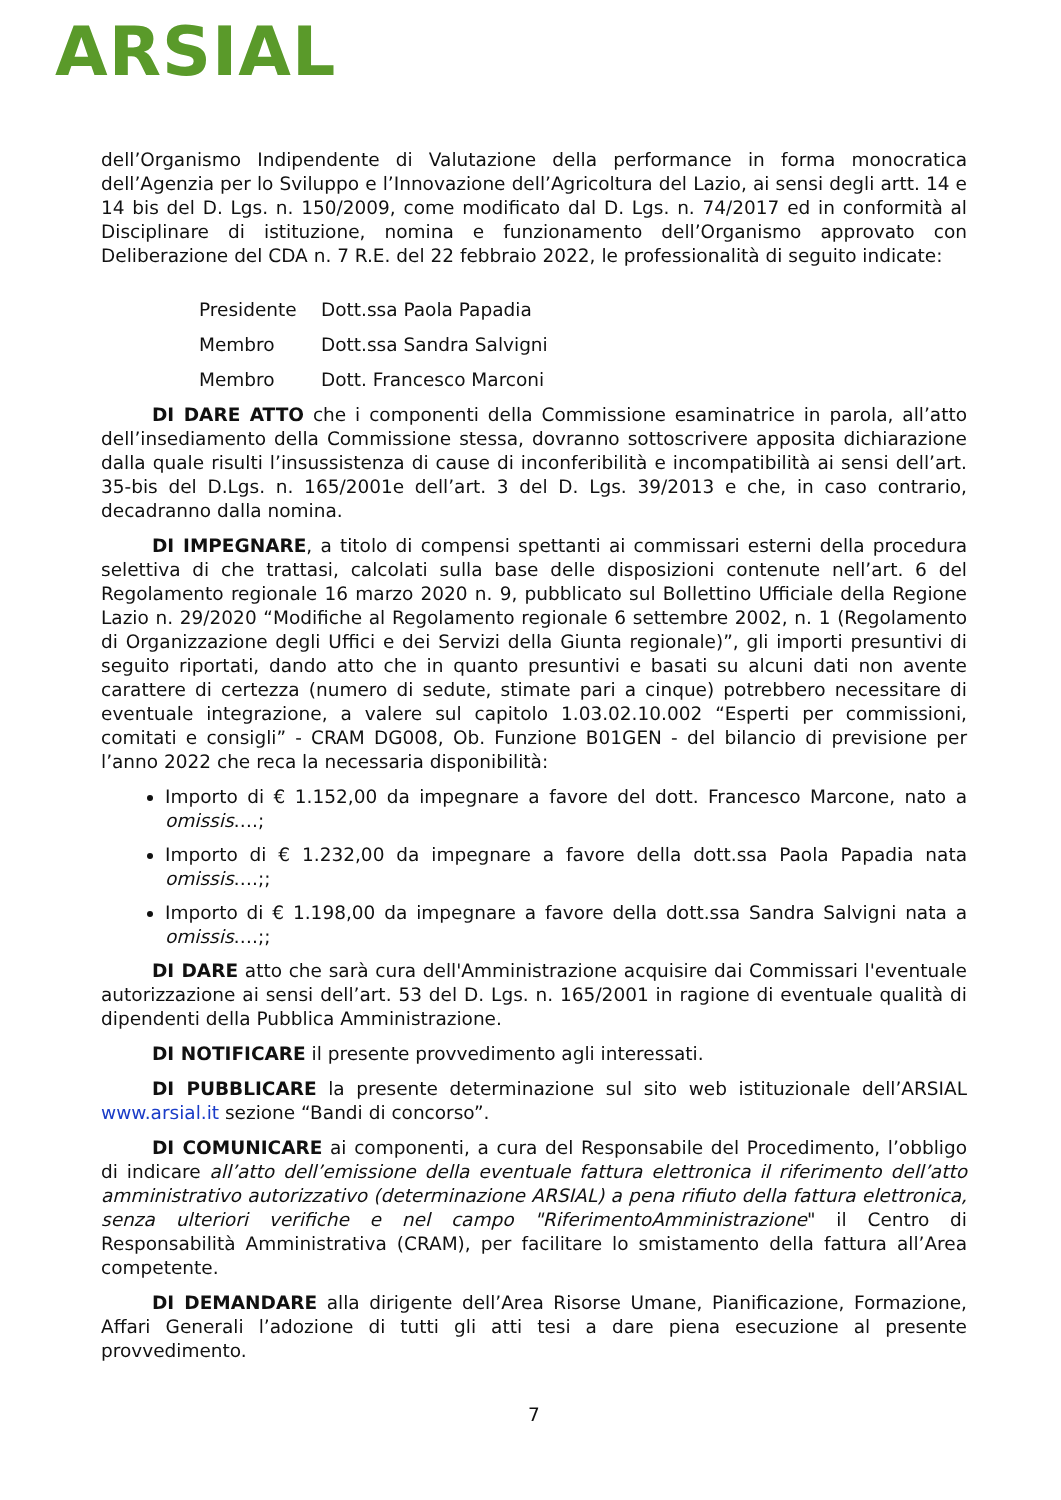ARSIAL
dell’Organismo Indipendente di Valutazione della performance in forma monocratica dell’Agenzia per lo Sviluppo e l’Innovazione dell’Agricoltura del Lazio, ai sensi degli artt. 14 e 14 bis del D. Lgs. n. 150/2009, come modificato dal D. Lgs. n. 74/2017 ed in conformità al Disciplinare di istituzione, nomina e funzionamento dell’Organismo approvato con Deliberazione del CDA n. 7 R.E. del 22 febbraio 2022, le professionalità di seguito indicate:
Presidente Dott.ssa Paola Papadia
Membro Dott.ssa Sandra Salvigni
Membro Dott. Francesco Marconi
DI DARE ATTO che i componenti della Commissione esaminatrice in parola, all’atto dell’insediamento della Commissione stessa, dovranno sottoscrivere apposita dichiarazione dalla quale risulti l’insussistenza di cause di inconferibilità e incompatibilità ai sensi dell’art. 35-bis del D.Lgs. n. 165/2001e dell’art. 3 del D. Lgs. 39/2013 e che, in caso contrario, decadranno dalla nomina.
DI IMPEGNARE, a titolo di compensi spettanti ai commissari esterni della procedura selettiva di che trattasi, calcolati sulla base delle disposizioni contenute nell’art. 6 del Regolamento regionale 16 marzo 2020 n. 9, pubblicato sul Bollettino Ufficiale della Regione Lazio n. 29/2020 “Modifiche al Regolamento regionale 6 settembre 2002, n. 1 (Regolamento di Organizzazione degli Uffici e dei Servizi della Giunta regionale)”, gli importi presuntivi di seguito riportati, dando atto che in quanto presuntivi e basati su alcuni dati non avente carattere di certezza (numero di sedute, stimate pari a cinque) potrebbero necessitare di eventuale integrazione, a valere sul capitolo 1.03.02.10.002 “Esperti per commissioni, comitati e consigli” - CRAM DG008, Ob. Funzione B01GEN - del bilancio di previsione per l’anno 2022 che reca la necessaria disponibilità:
Importo di € 1.152,00 da impegnare a favore del dott. Francesco Marcone, nato a omissis….;
Importo di € 1.232,00 da impegnare a favore della dott.ssa Paola Papadia nata omissis….;;
Importo di € 1.198,00 da impegnare a favore della dott.ssa Sandra Salvigni nata a omissis….;;
DI DARE atto che sarà cura dell'Amministrazione acquisire dai Commissari l'eventuale autorizzazione ai sensi dell’art. 53 del D. Lgs. n. 165/2001 in ragione di eventuale qualità di dipendenti della Pubblica Amministrazione.
DI NOTIFICARE il presente provvedimento agli interessati.
DI PUBBLICARE la presente determinazione sul sito web istituzionale dell’ARSIAL www.arsial.it sezione “Bandi di concorso”.
DI COMUNICARE ai componenti, a cura del Responsabile del Procedimento, l’obbligo di indicare all’atto dell’emissione della eventuale fattura elettronica il riferimento dell’atto amministrativo autorizzativo (determinazione ARSIAL) a pena rifiuto della fattura elettronica, senza ulteriori verifiche e nel campo "RiferimentoAmministrazione" il Centro di Responsabilità Amministrativa (CRAM), per facilitare lo smistamento della fattura all’Area competente.
DI DEMANDARE alla dirigente dell’Area Risorse Umane, Pianificazione, Formazione, Affari Generali l’adozione di tutti gli atti tesi a dare piena esecuzione al presente provvedimento.
7